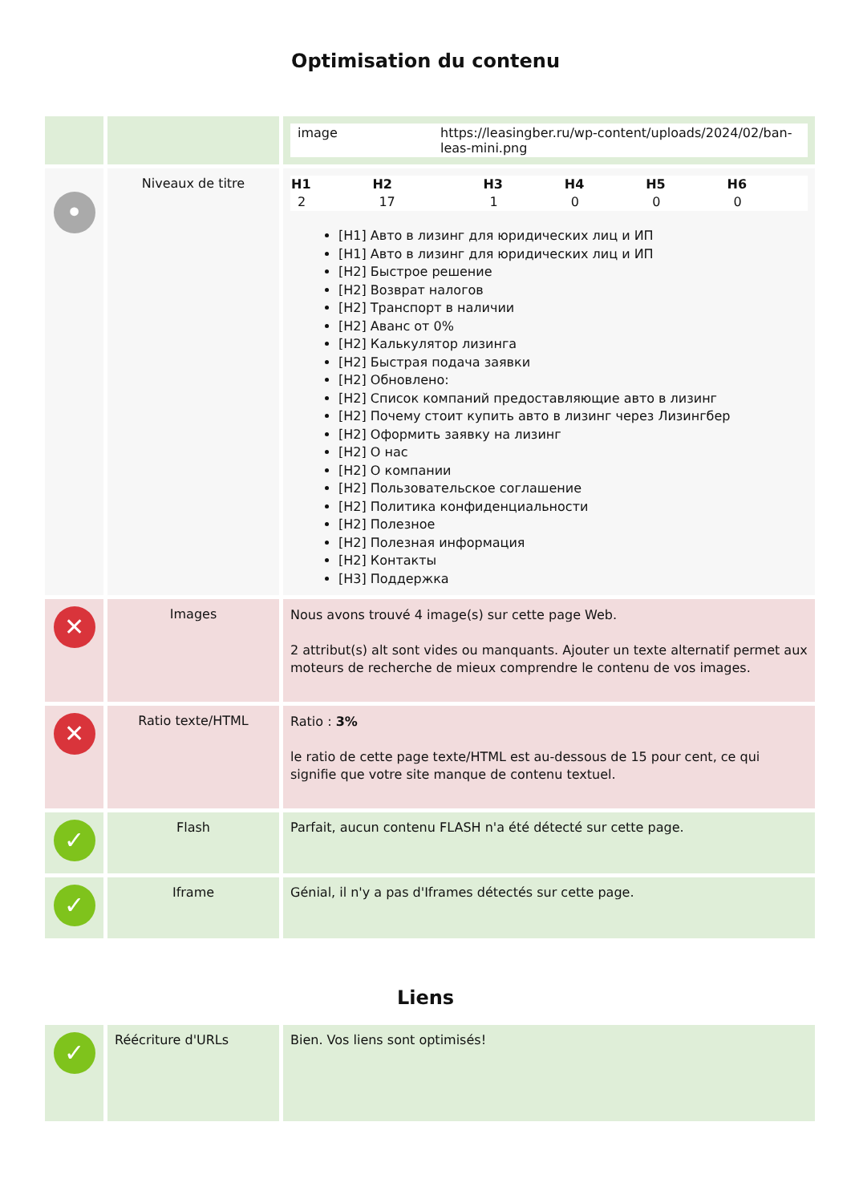Optimisation du contenu
| | | / image / https://leasingber.ru/wp-content/uploads/2024/02/ban-leas-mini.png / |
| • | Niveaux de titre | / H1 / H2 / H3 / H4 / H5 / H6 / / --- / --- / --- / --- / --- / --- / / 2 / 17 / 1 / 0 / 0 / 0 / [H1] Авто в лизинг для юридических лиц и ИП [H1] Авто в лизинг для юридических лиц и ИП [H2] Быстрое решение [H2] Возврат налогов [H2] Транспорт в наличии [H2] Аванс от 0% [H2] Калькулятор лизинга [H2] Быстрая подача заявки [H2] Обновлено: [H2] Список компаний предоставляющие авто в лизинг [H2] Почему стоит купить авто в лизинг через Лизингбер [H2] Оформить заявку на лизинг [H2] О нас [H2] О компании [H2] Пользовательское соглашение [H2] Политика конфиденциальности [H2] Полезное [H2] Полезная информация [H2] Контакты [H3] Поддержка |
| ✕ | Images | Nous avons trouvé 4 image(s) sur cette page Web. 2 attribut(s) alt sont vides ou manquants. Ajouter un texte alternatif permet aux moteurs de recherche de mieux comprendre le contenu de vos images. |
| ✕ | Ratio texte/HTML | Ratio : 3% le ratio de cette page texte/HTML est au-dessous de 15 pour cent, ce qui signifie que votre site manque de contenu textuel. |
| ✓ | Flash | Parfait, aucun contenu FLASH n'a été détecté sur cette page. |
| ✓ | Iframe | Génial, il n'y a pas d'Iframes détectés sur cette page. |
Liens
| ✓ | Réécriture d'URLs | Bien. Vos liens sont optimisés! |